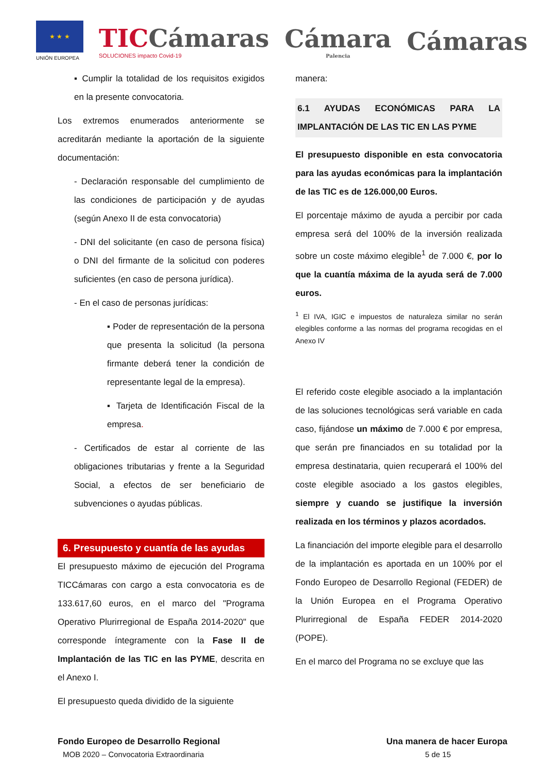★ ★ ★
UNIÓN EUROPEA
TICCámaras
SOLUCIONES impacto Covid-19
Cámara
Palencia
Cámaras
▪ Cumplir la totalidad de los requisitos exigidos en la presente convocatoria.
Los extremos enumerados anteriormente se acreditarán mediante la aportación de la siguiente documentación:
- Declaración responsable del cumplimiento de las condiciones de participación y de ayudas (según Anexo II de esta convocatoria)
- DNI del solicitante (en caso de persona física) o DNI del firmante de la solicitud con poderes suficientes (en caso de persona jurídica).
- En el caso de personas jurídicas:
▪ Poder de representación de la persona que presenta la solicitud (la persona firmante deberá tener la condición de representante legal de la empresa).
▪ Tarjeta de Identificación Fiscal de la empresa.
- Certificados de estar al corriente de las obligaciones tributarias y frente a la Seguridad Social, a efectos de ser beneficiario de subvenciones o ayudas públicas.
6. Presupuesto y cuantía de las ayudas
El presupuesto máximo de ejecución del Programa TICCámaras con cargo a esta convocatoria es de 133.617,60 euros, en el marco del "Programa Operativo Plurirregional de España 2014-2020" que corresponde íntegramente con la Fase II de Implantación de las TIC en las PYME, descrita en el Anexo I.
El presupuesto queda dividido de la siguiente
manera:
6.1 AYUDAS ECONÓMICAS PARA LA IMPLANTACIÓN DE LAS TIC EN LAS PYME
El presupuesto disponible en esta convocatoria para las ayudas económicas para la implantación de las TIC es de 126.000,00 Euros.
El porcentaje máximo de ayuda a percibir por cada empresa será del 100% de la inversión realizada sobre un coste máximo elegible<sup>1</sup> de 7.000 €, por lo que la cuantía máxima de la ayuda será de 7.000 euros.
<sup>1</sup> El IVA, IGIC e impuestos de naturaleza similar no serán elegibles conforme a las normas del programa recogidas en el Anexo IV
El referido coste elegible asociado a la implantación de las soluciones tecnológicas será variable en cada caso, fijándose un máximo de 7.000 € por empresa, que serán pre financiados en su totalidad por la empresa destinataria, quien recuperará el 100% del coste elegible asociado a los gastos elegibles, siempre y cuando se justifique la inversión realizada en los términos y plazos acordados.
La financiación del importe elegible para el desarrollo de la implantación es aportada en un 100% por el Fondo Europeo de Desarrollo Regional (FEDER) de la Unión Europea en el Programa Operativo Plurirregional de España FEDER 2014-2020 (POPE).
En el marco del Programa no se excluye que las
Fondo Europeo de Desarrollo Regional Una manera de hacer Europa
MOB 2020 – Convocatoria Extraordinaria 5 de 15